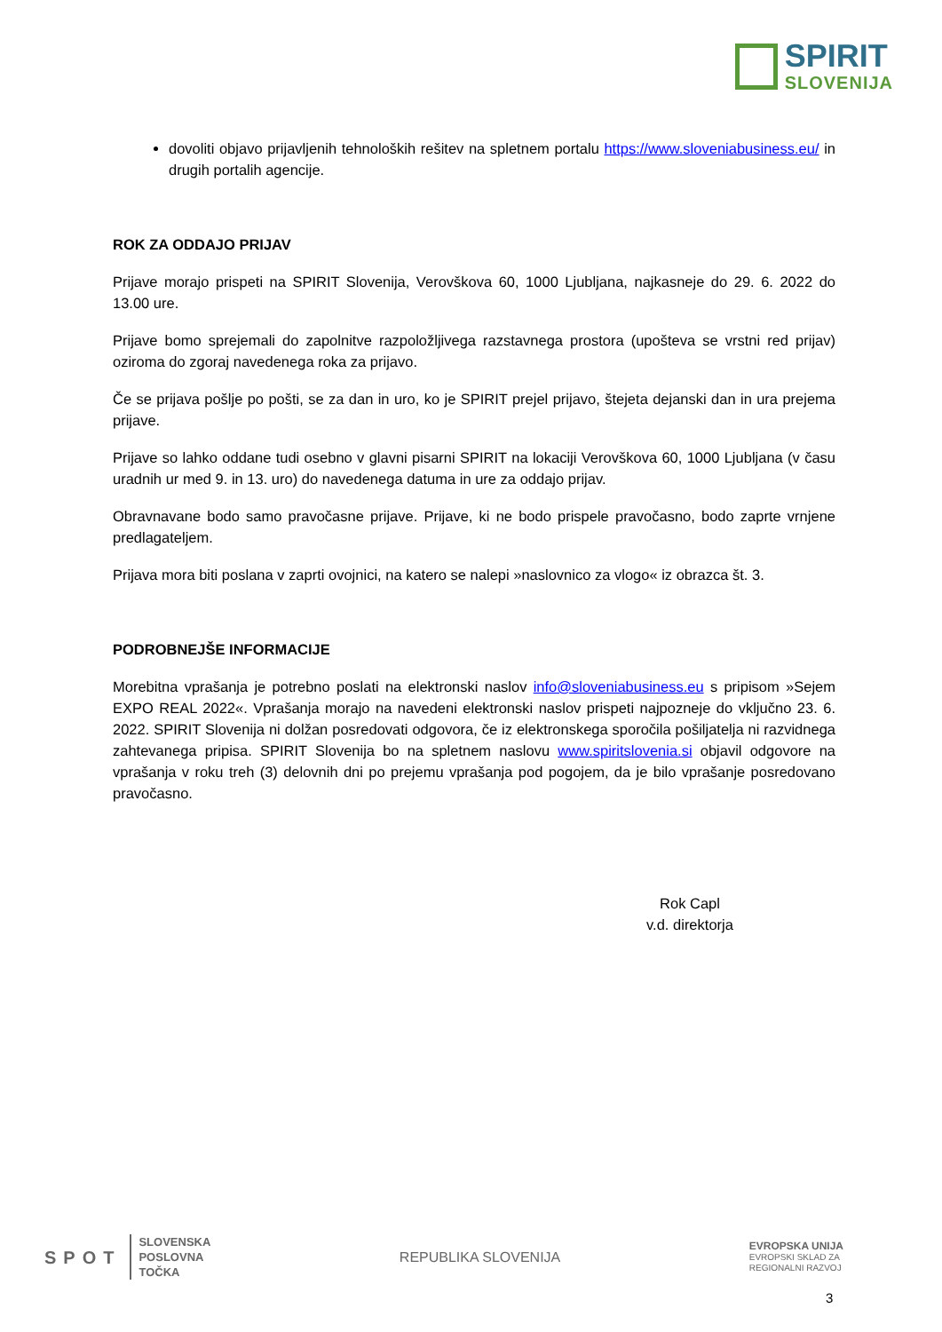SPIRIT
SLOVENIJA
dovoliti objavo prijavljenih tehnoloških rešitev na spletnem portalu https://www.sloveniabusiness.eu/ in drugih portalih agencije.
ROK ZA ODDAJO PRIJAV
Prijave morajo prispeti na SPIRIT Slovenija, Verovškova 60, 1000 Ljubljana, najkasneje do 29. 6. 2022 do 13.00 ure.
Prijave bomo sprejemali do zapolnitve razpoložljivega razstavnega prostora (upošteva se vrstni red prijav) oziroma do zgoraj navedenega roka za prijavo.
Če se prijava pošlje po pošti, se za dan in uro, ko je SPIRIT prejel prijavo, štejeta dejanski dan in ura prejema prijave.
Prijave so lahko oddane tudi osebno v glavni pisarni SPIRIT na lokaciji Verovškova 60, 1000 Ljubljana (v času uradnih ur med 9. in 13. uro) do navedenega datuma in ure za oddajo prijav.
Obravnavane bodo samo pravočasne prijave. Prijave, ki ne bodo prispele pravočasno, bodo zaprte vrnjene predlagateljem.
Prijava mora biti poslana v zaprti ovojnici, na katero se nalepi »naslovnico za vlogo« iz obrazca št. 3.
PODROBNEJŠE INFORMACIJE
Morebitna vprašanja je potrebno poslati na elektronski naslov info@sloveniabusiness.eu s pripisom »Sejem EXPO REAL 2022«. Vprašanja morajo na navedeni elektronski naslov prispeti najpozneje do vključno 23. 6. 2022. SPIRIT Slovenija ni dolžan posredovati odgovora, če iz elektronskega sporočila pošiljatelja ni razvidnega zahtevanega pripisa. SPIRIT Slovenija bo na spletnem naslovu www.spiritslovenia.si objavil odgovore na vprašanja v roku treh (3) delovnih dni po prejemu vprašanja pod pogojem, da je bilo vprašanje posredovano pravočasno.
Rok Capl
v.d. direktorja
SPOT SLOVENSKA
POSLOVNA
TOČKA
REPUBLIKA SLOVENIJA
EVROPSKA UNIJA
EVROPSKI SKLAD ZA
REGIONALNI RAZVOJ
3